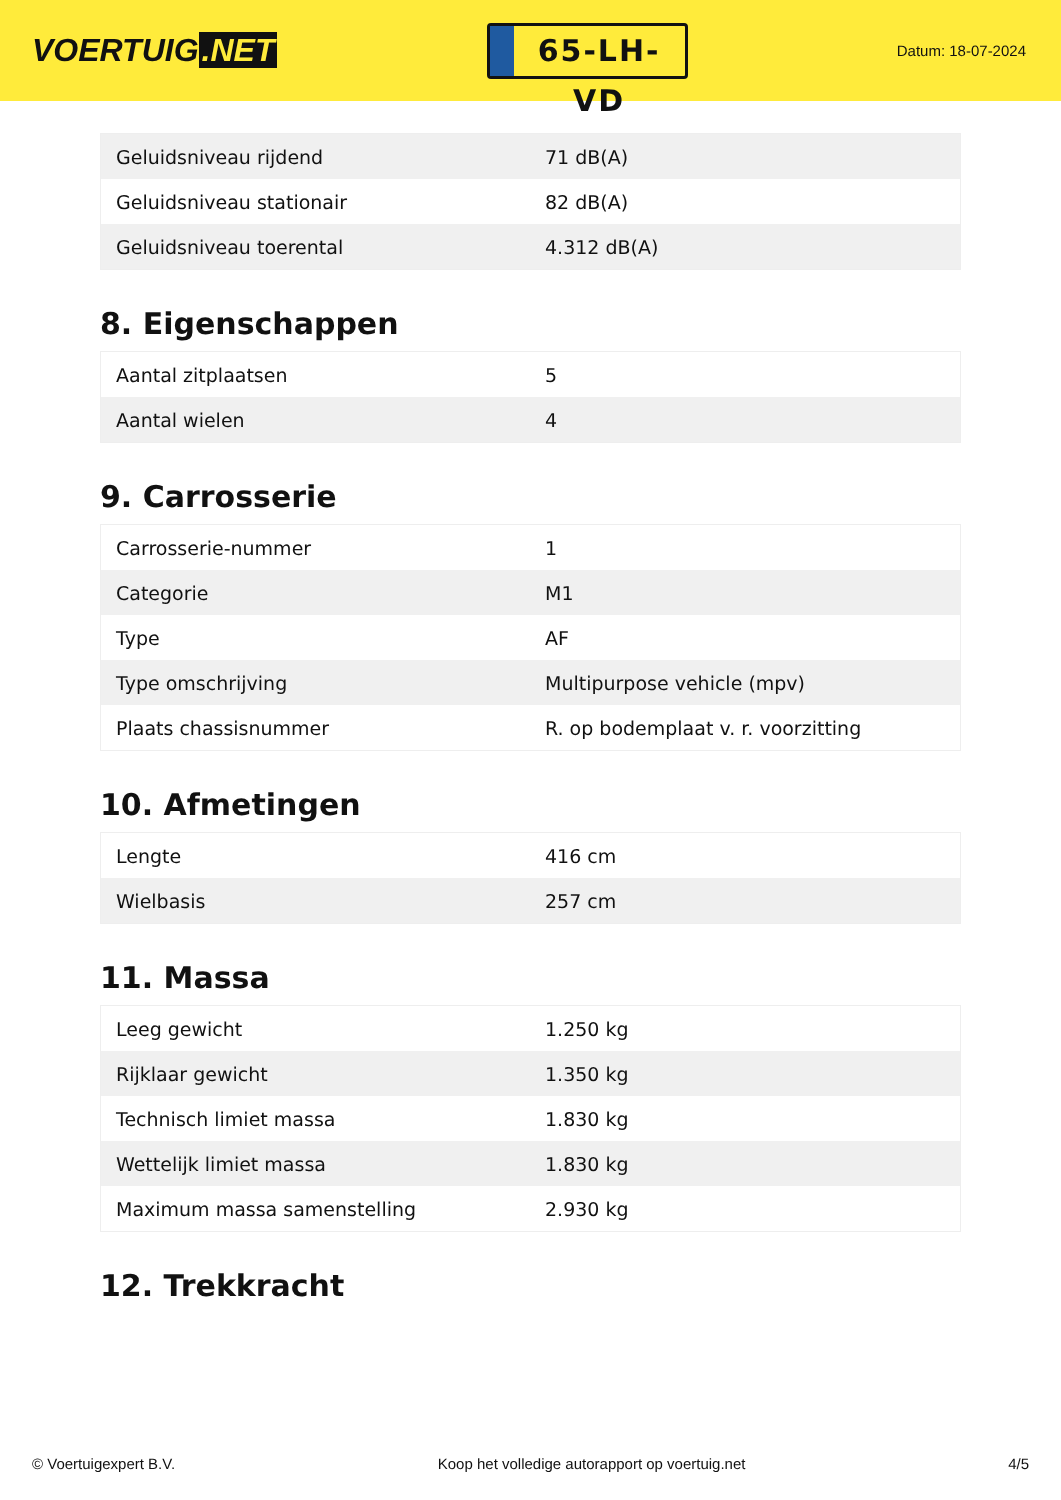VOERTUIG.NET
65-LH-VD
Datum: 18-07-2024
| Geluidsniveau rijdend | 71 dB(A) |
| Geluidsniveau stationair | 82 dB(A) |
| Geluidsniveau toerental | 4.312 dB(A) |
8. Eigenschappen
| Aantal zitplaatsen | 5 |
| Aantal wielen | 4 |
9. Carrosserie
| Carrosserie-nummer | 1 |
| Categorie | M1 |
| Type | AF |
| Type omschrijving | Multipurpose vehicle (mpv) |
| Plaats chassisnummer | R. op bodemplaat v. r. voorzitting |
10. Afmetingen
| Lengte | 416 cm |
| Wielbasis | 257 cm |
11. Massa
| Leeg gewicht | 1.250 kg |
| Rijklaar gewicht | 1.350 kg |
| Technisch limiet massa | 1.830 kg |
| Wettelijk limiet massa | 1.830 kg |
| Maximum massa samenstelling | 2.930 kg |
12. Trekkracht
© Voertuigexpert B.V. Koop het volledige autorapport op voertuig.net 4/5